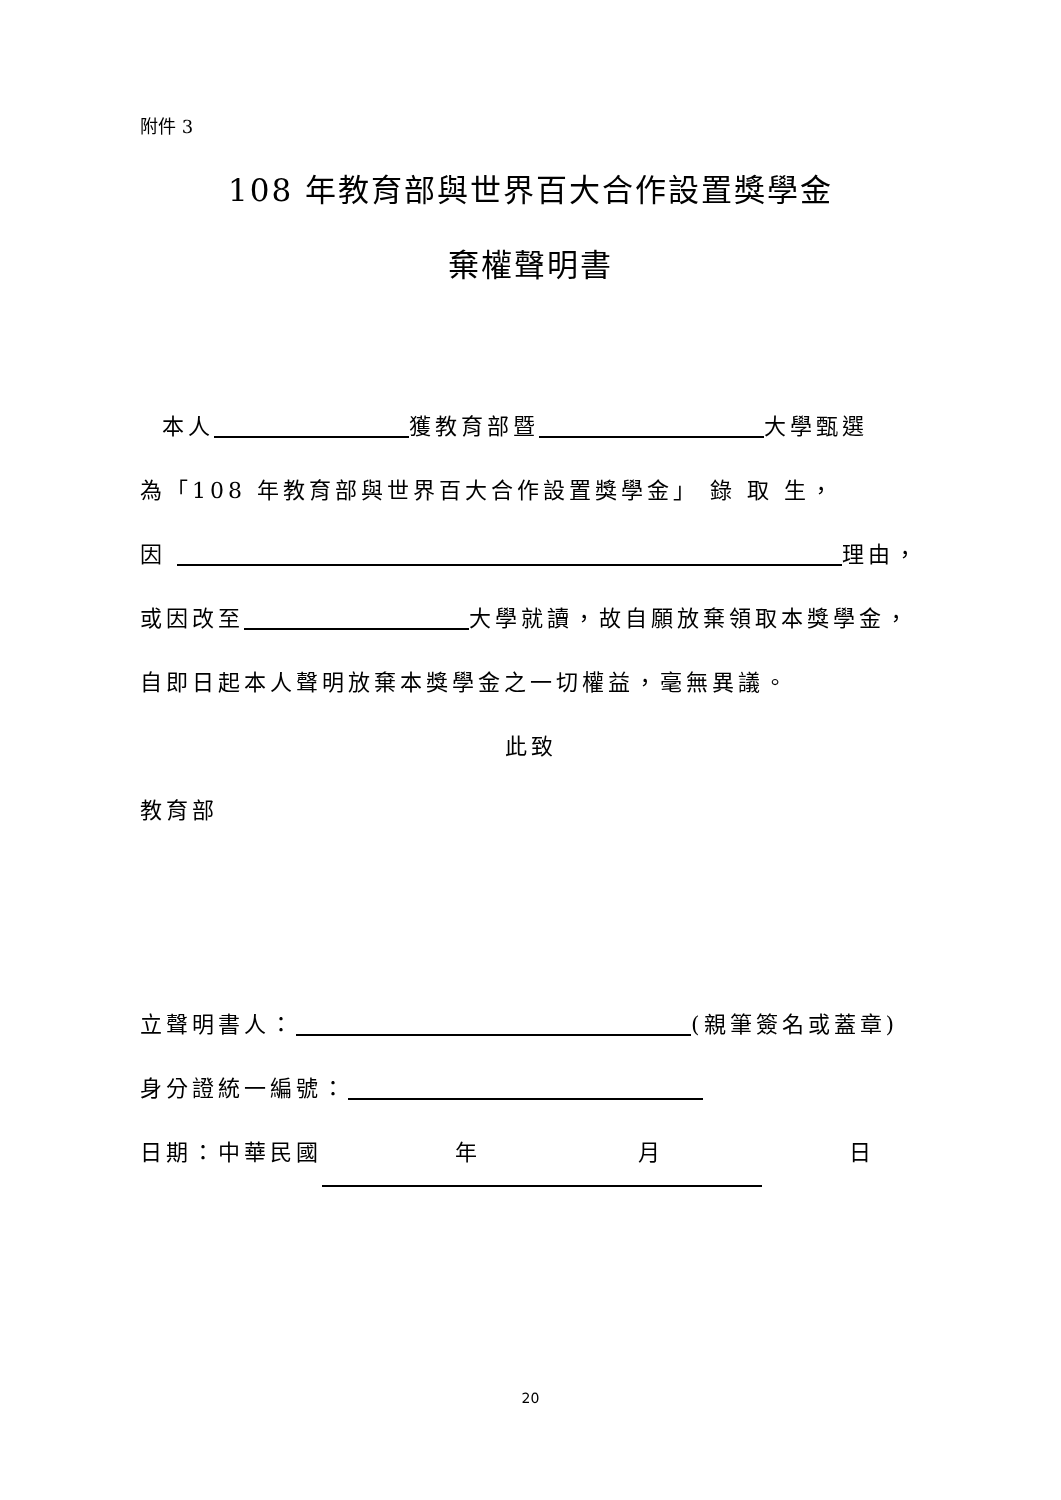附件 3
108 年教育部與世界百大合作設置獎學金
棄權聲明書
本人 獲教育部暨 大學甄選
為「108 年教育部與世界百大合作設置獎學金」 錄 取 生，
因 理由，
或因改至 大學就讀，故自願放棄領取本獎學金，
自即日起本人聲明放棄本獎學金之一切權益，毫無異議。
此致
教育部
立聲明書人： (親筆簽名或蓋章)
身分證統一編號：
日期：中華民國 年 月 日
20